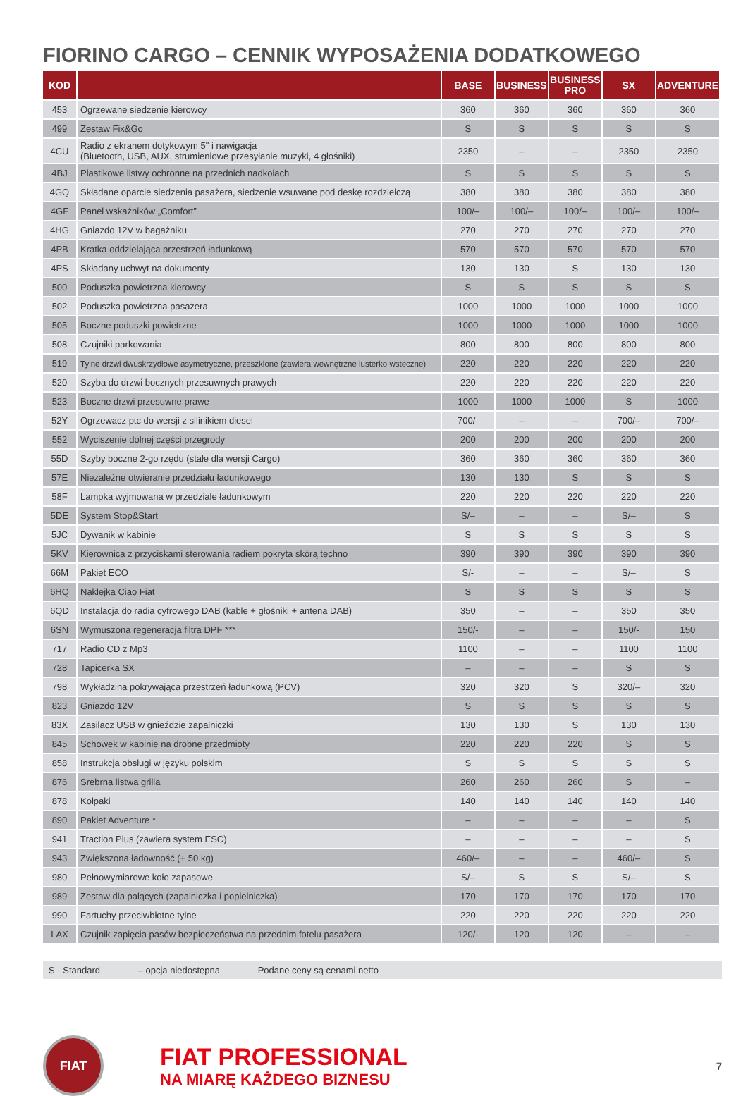FIORINO CARGO – CENNIK WYPOSAŻENIA DODATKOWEGO
| KOD | | BASE | BUSINESS | BUSINESS PRO | SX | ADVENTURE |
| --- | --- | --- | --- | --- | --- | --- |
| 453 | Ogrzewane siedzenie kierowcy | 360 | 360 | 360 | 360 | 360 |
| 499 | Zestaw Fix&Go | S | S | S | S | S |
| 4CU | Radio z ekranem dotykowym 5" i nawigacja (Bluetooth, USB, AUX, strumieniowe przesyłanie muzyki, 4 głośniki) | 2350 | – | – | 2350 | 2350 |
| 4BJ | Plastikowe listwy ochronne na przednich nadkolach | S | S | S | S | S |
| 4GQ | Składane oparcie siedzenia pasażera, siedzenie wsuwane pod deskę rozdzielczą | 380 | 380 | 380 | 380 | 380 |
| 4GF | Panel wskaźników „Comfort” | 100/– | 100/– | 100/– | 100/– | 100/– |
| 4HG | Gniazdo 12V w bagażniku | 270 | 270 | 270 | 270 | 270 |
| 4PB | Kratka oddzielająca przestrzeń ładunkową | 570 | 570 | 570 | 570 | 570 |
| 4PS | Składany uchwyt na dokumenty | 130 | 130 | S | 130 | 130 |
| 500 | Poduszka powietrzna kierowcy | S | S | S | S | S |
| 502 | Poduszka powietrzna pasażera | 1000 | 1000 | 1000 | 1000 | 1000 |
| 505 | Boczne poduszki powietrzne | 1000 | 1000 | 1000 | 1000 | 1000 |
| 508 | Czujniki parkowania | 800 | 800 | 800 | 800 | 800 |
| 519 | Tylne drzwi dwuskrzydłowe asymetryczne, przeszklone (zawiera wewnętrzne lusterko wsteczne) | 220 | 220 | 220 | 220 | 220 |
| 520 | Szyba do drzwi bocznych przesuwnych prawych | 220 | 220 | 220 | 220 | 220 |
| 523 | Boczne drzwi przesuwne prawe | 1000 | 1000 | 1000 | S | 1000 |
| 52Y | Ogrzewacz ptc do wersji z silinikiem diesel | 700/- | – | – | 700/– | 700/– |
| 552 | Wyciszenie dolnej części przegrody | 200 | 200 | 200 | 200 | 200 |
| 55D | Szyby boczne 2-go rzędu (stałe dla wersji Cargo) | 360 | 360 | 360 | 360 | 360 |
| 57E | Niezależne otwieranie przedziału ładunkowego | 130 | 130 | S | S | S |
| 58F | Lampka wyjmowana w przedziale ładunkowym | 220 | 220 | 220 | 220 | 220 |
| 5DE | System Stop&Start | S/– | – | – | S/– | S |
| 5JC | Dywanik w kabinie | S | S | S | S | S |
| 5KV | Kierownica z przyciskami sterowania radiem pokryta skórą techno | 390 | 390 | 390 | 390 | 390 |
| 66M | Pakiet ECO | S/- | – | – | S/– | S |
| 6HQ | Naklejka Ciao Fiat | S | S | S | S | S |
| 6QD | Instalacja do radia cyfrowego DAB (kable + głośniki + antena DAB) | 350 | – | – | 350 | 350 |
| 6SN | Wymuszona regeneracja filtra DPF *** | 150/- | – | – | 150/- | 150 |
| 717 | Radio CD z Mp3 | 1100 | – | – | 1100 | 1100 |
| 728 | Tapicerka SX | – | – | – | S | S |
| 798 | Wykładzina pokrywająca przestrzeń ładunkową (PCV) | 320 | 320 | S | 320/– | 320 |
| 823 | Gniazdo 12V | S | S | S | S | S |
| 83X | Zasilacz USB w gnieździe zapalniczki | 130 | 130 | S | 130 | 130 |
| 845 | Schowek w kabinie na drobne przedmioty | 220 | 220 | 220 | S | S |
| 858 | Instrukcja obsługi w języku polskim | S | S | S | S | S |
| 876 | Srebrna listwa grilla | 260 | 260 | 260 | S | – |
| 878 | Kołpaki | 140 | 140 | 140 | 140 | 140 |
| 890 | Pakiet Adventure * | – | – | – | – | S |
| 941 | Traction Plus (zawiera system ESC) | – | – | – | – | S |
| 943 | Zwiększona ładowność (+ 50 kg) | 460/– | – | – | 460/– | S |
| 980 | Pełnowymiarowe koło zapasowe | S/– | S | S | S/– | S |
| 989 | Zestaw dla palących (zapalniczka i popielniczka) | 170 | 170 | 170 | 170 | 170 |
| 990 | Fartuchy przeciwbłotne tylne | 220 | 220 | 220 | 220 | 220 |
| LAX | Czujnik zapięcia pasów bezpieczeństwa na przednim fotelu pasażera | 120/- | 120 | 120 | – | – |
S - Standard – opcja niedostępna Podane ceny są cenami netto
FIAT
FIAT PROFESSIONAL
NA MIARĘ KAŻDEGO BIZNESU
7